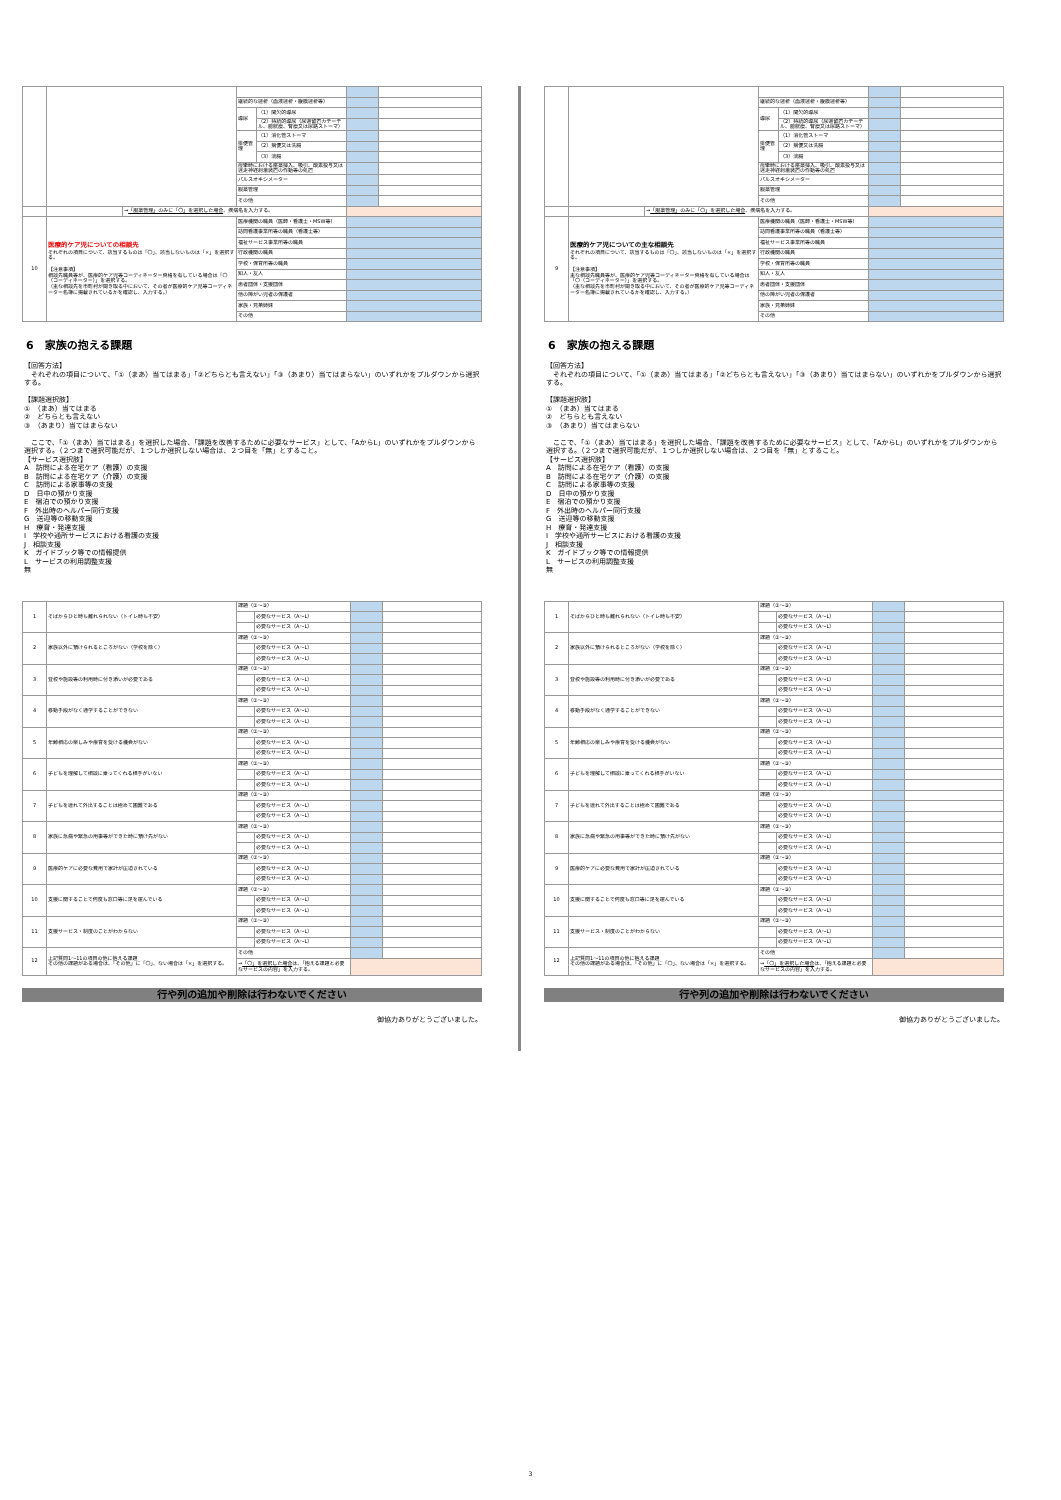| | | | 継続的な透析（血液透析・腹膜透析等） | | | |
| | | | 導尿 | （1）間欠的導尿 | | |
| | | | | （2）持続的導尿（尿道留置カテーテル、膀胱瘻、腎瘻又は尿路ストーマ） | | |
| | | | 排便管理 | （1）消化管ストーマ | | |
| | | | | （2）摘便又は洗腸 | | |
| | | | | （3）浣腸 | | |
| | | | 痙攣時における座薬挿入、吸引、酸素投与又は迷走神経刺激装置の作動等の処置 | | | |
| | | | パルスオキシメーター | | | |
| | | | 服薬管理 | | | |
| | | | その他 | | | |
| | | → 「服薬管理」のみに「〇」を選択した場合 、疾病名を入力する。 | | | | |
| 10 | 医療的ケア児についての相談先 それぞれの項目について、該当するものは「〇」、該当しないものは「×」を選択する。 【注意事項】 相談先職員等が、医療的ケア児等コーディネーター資格を有している場合は「〇（コーディネーター）」を選択する。 （主な相談先を市町村が聞き取る中において、その者が医療的ケア児等コーディネーター名簿に掲載されているかを確認し、入力する。） | | 医療機関の職員（医師・看護士・MSW等） | | | |
| | | | 訪問看護事業所等の職員（看護士等） | | | |
| | | | 福祉サービス事業所等の職員 | | | |
| | | | 行政機関の職員 | | | |
| | | | 学校・保育所等の職員 | | | |
| | | | 知人・友人 | | | |
| | | | 患者団体・支援団体 | | | |
| | | | 他の障がい児者の保護者 | | | |
| | | | 家族・兄弟姉妹 | | | |
| | | | その他 | | | |
6　家族の抱える課題
【回答方法】
　それぞれの項目について、「①（まあ）当てはまる」「②どちらとも言えない」「③（あまり）当てはまらない」のいずれかをプルダウンから選択する。
【課題選択肢】
①　（まあ）当てはまる
②　どちらとも言えない
③　（あまり）当てはまらない
　ここで、「①（まあ）当てはまる」を選択した場合、「課題を改善するために必要なサービス」として、「AからL」のいずれかをプルダウンから選択する。（２つまで選択可能だが、１つしか選択しない場合は、２つ目を「無」とすること。
【サービス選択肢】
A　訪問による在宅ケア（看護）の支援
B　訪問による在宅ケア（介護）の支援
C　訪問による家事等の支援
D　日中の預かり支援
E　宿泊での預かり支援
F　外出時のヘルパー同行支援
G　送迎等の移動支援
H　療育・発達支援
I　学校や通所サービスにおける看護の支援
J　相談支援
K　ガイドブック等での情報提供
L　サービスの利用調整支援
無
| 1 | そばからひと時も離れられない（トイレ時も不安） | 課題（①～③） | | | |
| | | | 必要なサービス（A～L） | | |
| | | | 必要なサービス（A～L） | | |
| 2 | 家族以外に預けられるところがない（学校を除く） | 課題（①～③） | | | |
| | | | 必要なサービス（A～L） | | |
| | | | 必要なサービス（A～L） | | |
| 3 | 登校や施設等の利用時に付き添いが必要である | 課題（①～③） | | | |
| | | | 必要なサービス（A～L） | | |
| | | | 必要なサービス（A～L） | | |
| 4 | 移動手段がなく通学することができない | 課題（①～③） | | | |
| | | | 必要なサービス（A～L） | | |
| | | | 必要なサービス（A～L） | | |
| 5 | 年齢相応の楽しみや療育を受ける機会がない | 課題（①～③） | | | |
| | | | 必要なサービス（A～L） | | |
| | | | 必要なサービス（A～L） | | |
| 6 | 子どもを理解して相談に乗ってくれる相手がいない | 課題（①～③） | | | |
| | | | 必要なサービス（A～L） | | |
| | | | 必要なサービス（A～L） | | |
| 7 | 子どもを連れて外出することは極めて困難である | 課題（①～③） | | | |
| | | | 必要なサービス（A～L） | | |
| | | | 必要なサービス（A～L） | | |
| 8 | 家族に急病や緊急の用事等ができた時に預け先がない | 課題（①～③） | | | |
| | | | 必要なサービス（A～L） | | |
| | | | 必要なサービス（A～L） | | |
| 9 | 医療的ケアに必要な費用で家計が圧迫されている | 課題（①～③） | | | |
| | | | 必要なサービス（A～L） | | |
| | | | 必要なサービス（A～L） | | |
| 10 | 支援に関することで何度も窓口等に足を運んでいる | 課題（①～③） | | | |
| | | | 必要なサービス（A～L） | | |
| | | | 必要なサービス（A～L） | | |
| 11 | 支援サービス・制度のことがわからない | 課題（①～③） | | | |
| | | | 必要なサービス（A～L） | | |
| | | | 必要なサービス（A～L） | | |
| 12 | 上記質問1～11の項目の他に抱える課題 その他の課題がある場合は、「その他」に「〇」、ない場合は「×」を選択する。 | その他 | | | |
| | | → 「〇」を選択した場合 は、「抱える課題と必要なサービスの内容」を入力する。 | | | |
行や列の追加や削除は行わないでください
御協力ありがとうございました。
| | | | 継続的な透析（血液透析・腹膜透析等） | | | |
| | | | 導尿 | （1）間欠的導尿 | | |
| | | | | （2）持続的導尿（尿道留置カテーテル、膀胱瘻、腎瘻又は尿路ストーマ） | | |
| | | | 排便管理 | （1）消化管ストーマ | | |
| | | | | （2）摘便又は洗腸 | | |
| | | | | （3）浣腸 | | |
| | | | 痙攣時における座薬挿入、吸引、酸素投与又は迷走神経刺激装置の作動等の処置 | | | |
| | | | パルスオキシメーター | | | |
| | | | 服薬管理 | | | |
| | | | その他 | | | |
| | | → 「服薬管理」のみに「〇」を選択した場合 、疾病名を入力する。 | | | | |
| 9 | 医療的ケア児についての主な相談先 それぞれの項目について、該当するものは「〇」、該当しないものは「×」を選択する。 【注意事項】 主な相談先職員等が、医療的ケア児等コーディネーター資格を有している場合は「〇（コーディネーター）」を選択する。 （主な相談先を市町村が聞き取る中において、その者が医療的ケア児等コーディネーター名簿に掲載されているかを確認し、入力する。） | | 医療機関の職員（医師・看護士・MSW等） | | | |
| | | | 訪問看護事業所等の職員（看護士等） | | | |
| | | | 福祉サービス事業所等の職員 | | | |
| | | | 行政機関の職員 | | | |
| | | | 学校・保育所等の職員 | | | |
| | | | 知人・友人 | | | |
| | | | 患者団体・支援団体 | | | |
| | | | 他の障がい児者の保護者 | | | |
| | | | 家族・兄弟姉妹 | | | |
| | | | その他 | | | |
6　家族の抱える課題
【回答方法】
　それぞれの項目について、「①（まあ）当てはまる」「②どちらとも言えない」「③（あまり）当てはまらない」のいずれかをプルダウンから選択する。
【課題選択肢】
①　（まあ）当てはまる
②　どちらとも言えない
③　（あまり）当てはまらない
　ここで、「①（まあ）当てはまる」を選択した場合、「課題を改善するために必要なサービス」として、「AからL」のいずれかをプルダウンから選択する。（２つまで選択可能だが、１つしか選択しない場合は、２つ目を「無」とすること。
【サービス選択肢】
A　訪問による在宅ケア（看護）の支援
B　訪問による在宅ケア（介護）の支援
C　訪問による家事等の支援
D　日中の預かり支援
E　宿泊での預かり支援
F　外出時のヘルパー同行支援
G　送迎等の移動支援
H　療育・発達支援
I　学校や通所サービスにおける看護の支援
J　相談支援
K　ガイドブック等での情報提供
L　サービスの利用調整支援
無
| 1 | そばからひと時も離れられない（トイレ時も不安） | 課題（①～③） | | | |
| | | | 必要なサービス（A～L） | | |
| | | | 必要なサービス（A～L） | | |
| 2 | 家族以外に預けられるところがない（学校を除く） | 課題（①～③） | | | |
| | | | 必要なサービス（A～L） | | |
| | | | 必要なサービス（A～L） | | |
| 3 | 登校や施設等の利用時に付き添いが必要である | 課題（①～③） | | | |
| | | | 必要なサービス（A～L） | | |
| | | | 必要なサービス（A～L） | | |
| 4 | 移動手段がなく通学することができない | 課題（①～③） | | | |
| | | | 必要なサービス（A～L） | | |
| | | | 必要なサービス（A～L） | | |
| 5 | 年齢相応の楽しみや療育を受ける機会がない | 課題（①～③） | | | |
| | | | 必要なサービス（A～L） | | |
| | | | 必要なサービス（A～L） | | |
| 6 | 子どもを理解して相談に乗ってくれる相手がいない | 課題（①～③） | | | |
| | | | 必要なサービス（A～L） | | |
| | | | 必要なサービス（A～L） | | |
| 7 | 子どもを連れて外出することは極めて困難である | 課題（①～③） | | | |
| | | | 必要なサービス（A～L） | | |
| | | | 必要なサービス（A～L） | | |
| 8 | 家族に急病や緊急の用事等ができた時に預け先がない | 課題（①～③） | | | |
| | | | 必要なサービス（A～L） | | |
| | | | 必要なサービス（A～L） | | |
| 9 | 医療的ケアに必要な費用で家計が圧迫されている | 課題（①～③） | | | |
| | | | 必要なサービス（A～L） | | |
| | | | 必要なサービス（A～L） | | |
| 10 | 支援に関することで何度も窓口等に足を運んでいる | 課題（①～③） | | | |
| | | | 必要なサービス（A～L） | | |
| | | | 必要なサービス（A～L） | | |
| 11 | 支援サービス・制度のことがわからない | 課題（①～③） | | | |
| | | | 必要なサービス（A～L） | | |
| | | | 必要なサービス（A～L） | | |
| 12 | 上記質問1～11の項目の他に抱える課題 その他の課題がある場合は、「その他」に「〇」、ない場合は「×」を選択する。 | その他 | | | |
| | | → 「〇」を選択した場合 は、「抱える課題と必要なサービスの内容」を入力する。 | | | |
行や列の追加や削除は行わないでください
御協力ありがとうございました。
3